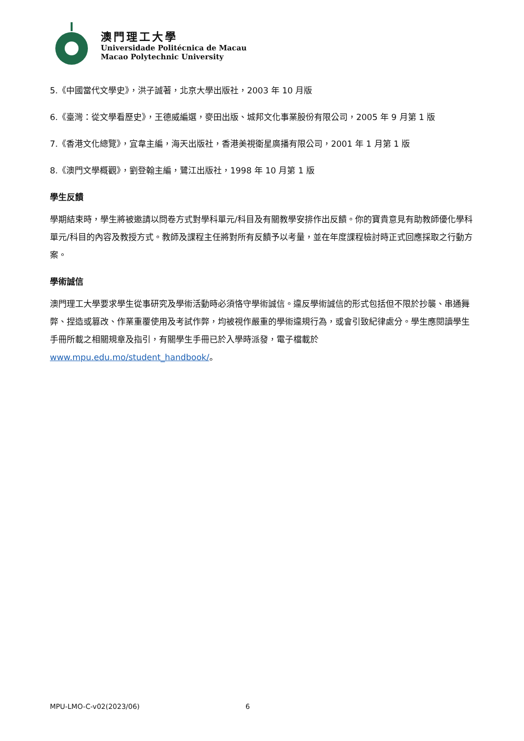澳門理工大學
Universidade Politécnica de Macau
Macao Polytechnic University
5.《中國當代文學史》，洪子誠著，北京大學出版社，2003 年 10 月版
6.《臺灣：從文學看歷史》，王德威編選，麥田出版、城邦文化事業股份有限公司，2005 年 9 月第 1 版
7.《香港文化總覽》，宜韋主編，海天出版社，香港美視衛星廣播有限公司，2001 年 1 月第 1 版
8.《澳門文學概觀》，劉登翰主編，鷺江出版社，1998 年 10 月第 1 版
學生反饋
學期結束時，學生將被邀請以問卷方式對學科單元/科目及有關教學安排作出反饋。你的寶貴意見有助教師優化學科單元/科目的內容及教授方式。教師及課程主任將對所有反饋予以考量，並在年度課程檢討時正式回應採取之行動方案。
學術誠信
澳門理工大學要求學生從事研究及學術活動時必須恪守學術誠信。違反學術誠信的形式包括但不限於抄襲、串通舞弊、捏造或篡改、作業重覆使用及考試作弊，均被視作嚴重的學術違規行為，或會引致紀律處分。學生應閱讀學生手冊所載之相關規章及指引，有關學生手冊已於入學時派發，電子檔載於 www.mpu.edu.mo/student_handbook/。
MPU-LMO-C-v02(2023/06) 6